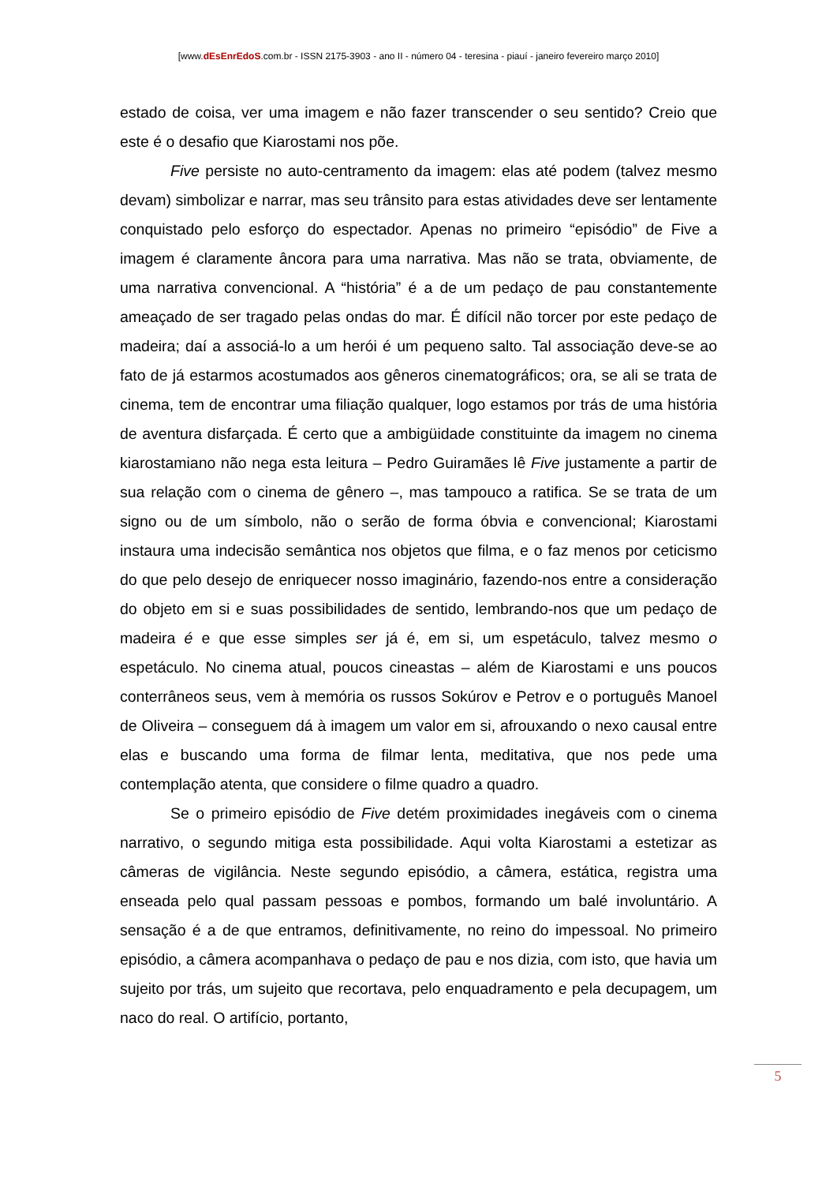[www.dEsEnrEdoS.com.br - ISSN 2175-3903 - ano II - número 04 - teresina - piauí - janeiro fevereiro março 2010]
estado de coisa, ver uma imagem e não fazer transcender o seu sentido? Creio que este é o desafio que Kiarostami nos põe.
Five persiste no auto-centramento da imagem: elas até podem (talvez mesmo devam) simbolizar e narrar, mas seu trânsito para estas atividades deve ser lentamente conquistado pelo esforço do espectador. Apenas no primeiro “episódio” de Five a imagem é claramente âncora para uma narrativa. Mas não se trata, obviamente, de uma narrativa convencional. A “história” é a de um pedaço de pau constantemente ameaçado de ser tragado pelas ondas do mar. É difícil não torcer por este pedaço de madeira; daí a associá-lo a um herói é um pequeno salto. Tal associação deve-se ao fato de já estarmos acostumados aos gêneros cinematográficos; ora, se ali se trata de cinema, tem de encontrar uma filiação qualquer, logo estamos por trás de uma história de aventura disfarçada. É certo que a ambigüidade constituinte da imagem no cinema kiarostamiano não nega esta leitura – Pedro Guiramães lê Five justamente a partir de sua relação com o cinema de gênero –, mas tampouco a ratifica. Se se trata de um signo ou de um símbolo, não o serão de forma óbvia e convencional; Kiarostami instaura uma indecisão semântica nos objetos que filma, e o faz menos por ceticismo do que pelo desejo de enriquecer nosso imaginário, fazendo-nos entre a consideração do objeto em si e suas possibilidades de sentido, lembrando-nos que um pedaço de madeira é e que esse simples ser já é, em si, um espetáculo, talvez mesmo o espetáculo. No cinema atual, poucos cineastas – além de Kiarostami e uns poucos conterrâneos seus, vem à memória os russos Sokúrov e Petrov e o português Manoel de Oliveira – conseguem dá à imagem um valor em si, afrouxando o nexo causal entre elas e buscando uma forma de filmar lenta, meditativa, que nos pede uma contemplação atenta, que considere o filme quadro a quadro.
Se o primeiro episódio de Five detém proximidades inegáveis com o cinema narrativo, o segundo mitiga esta possibilidade. Aqui volta Kiarostami a estetizar as câmeras de vigilância. Neste segundo episódio, a câmera, estática, registra uma enseada pelo qual passam pessoas e pombos, formando um balé involuntário. A sensação é a de que entramos, definitivamente, no reino do impessoal. No primeiro episódio, a câmera acompanhava o pedaço de pau e nos dizia, com isto, que havia um sujeito por trás, um sujeito que recortava, pelo enquadramento e pela decupagem, um naco do real. O artifício, portanto,
5